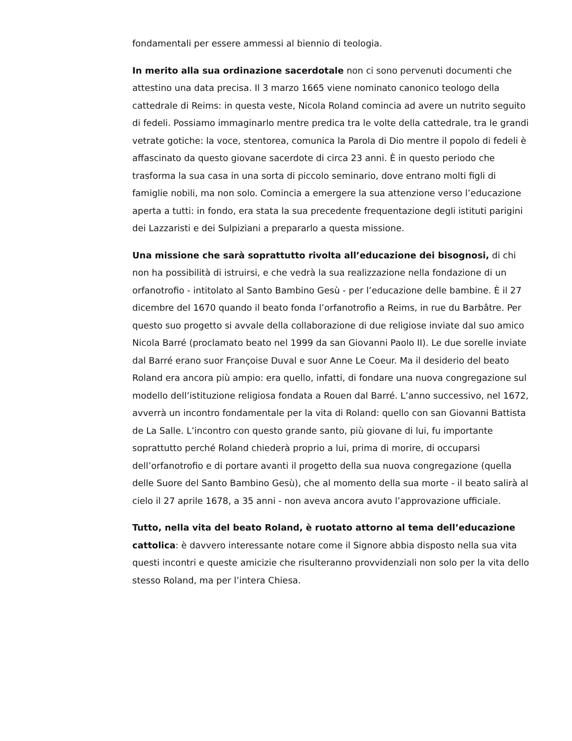fondamentali per essere ammessi al biennio di teologia.
In merito alla sua ordinazione sacerdotale non ci sono pervenuti documenti che attestino una data precisa. Il 3 marzo 1665 viene nominato canonico teologo della cattedrale di Reims: in questa veste, Nicola Roland comincia ad avere un nutrito seguito di fedeli. Possiamo immaginarlo mentre predica tra le volte della cattedrale, tra le grandi vetrate gotiche: la voce, stentorea, comunica la Parola di Dio mentre il popolo di fedeli è affascinato da questo giovane sacerdote di circa 23 anni. È in questo periodo che trasforma la sua casa in una sorta di piccolo seminario, dove entrano molti figli di famiglie nobili, ma non solo. Comincia a emergere la sua attenzione verso l’educazione aperta a tutti: in fondo, era stata la sua precedente frequentazione degli istituti parigini dei Lazzaristi e dei Sulpiziani a prepararlo a questa missione.
Una missione che sarà soprattutto rivolta all’educazione dei bisognosi, di chi non ha possibilità di istruirsi, e che vedrà la sua realizzazione nella fondazione di un orfanotrofio - intitolato al Santo Bambino Gesù - per l’educazione delle bambine. È il 27 dicembre del 1670 quando il beato fonda l’orfanotrofio a Reims, in rue du Barbâtre. Per questo suo progetto si avvale della collaborazione di due religiose inviate dal suo amico Nicola Barré (proclamato beato nel 1999 da san Giovanni Paolo II). Le due sorelle inviate dal Barré erano suor Françoise Duval e suor Anne Le Coeur. Ma il desiderio del beato Roland era ancora più ampio: era quello, infatti, di fondare una nuova congregazione sul modello dell’istituzione religiosa fondata a Rouen dal Barré. L’anno successivo, nel 1672, avverrà un incontro fondamentale per la vita di Roland: quello con san Giovanni Battista de La Salle. L’incontro con questo grande santo, più giovane di lui, fu importante soprattutto perché Roland chiederà proprio a lui, prima di morire, di occuparsi dell’orfanotrofio e di portare avanti il progetto della sua nuova congregazione (quella delle Suore del Santo Bambino Gesù), che al momento della sua morte - il beato salirà al cielo il 27 aprile 1678, a 35 anni - non aveva ancora avuto l’approvazione ufficiale.
Tutto, nella vita del beato Roland, è ruotato attorno al tema dell’educazione cattolica: è davvero interessante notare come il Signore abbia disposto nella sua vita questi incontri e queste amicizie che risulteranno provvidenziali non solo per la vita dello stesso Roland, ma per l’intera Chiesa.